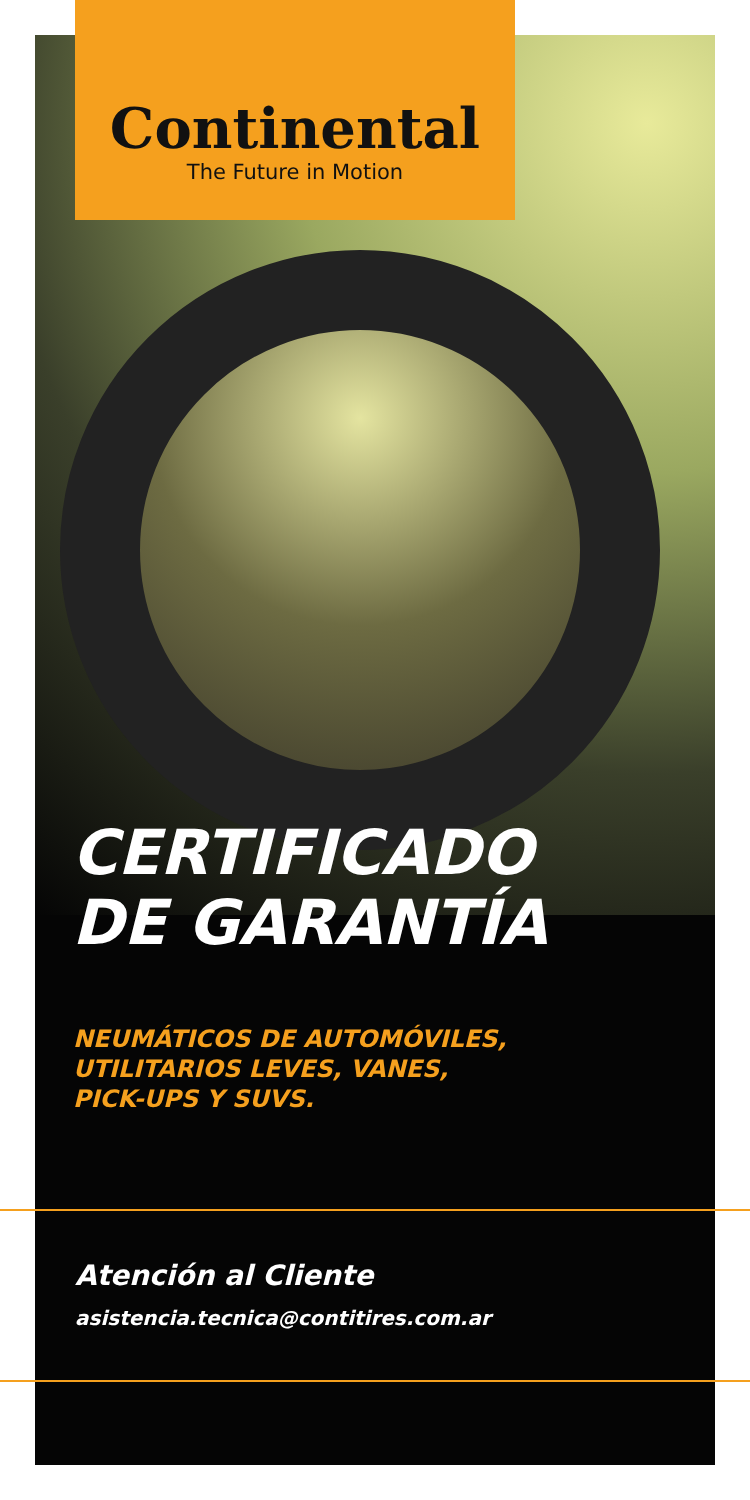Continental
The Future in Motion
CERTIFICADO
DE GARANTÍA
NEUMÁTICOS DE AUTOMÓVILES,
UTILITARIOS LEVES, VANES,
PICK-UPS Y SUVS.
Atención al Cliente
asistencia.tecnica@contitires.com.ar